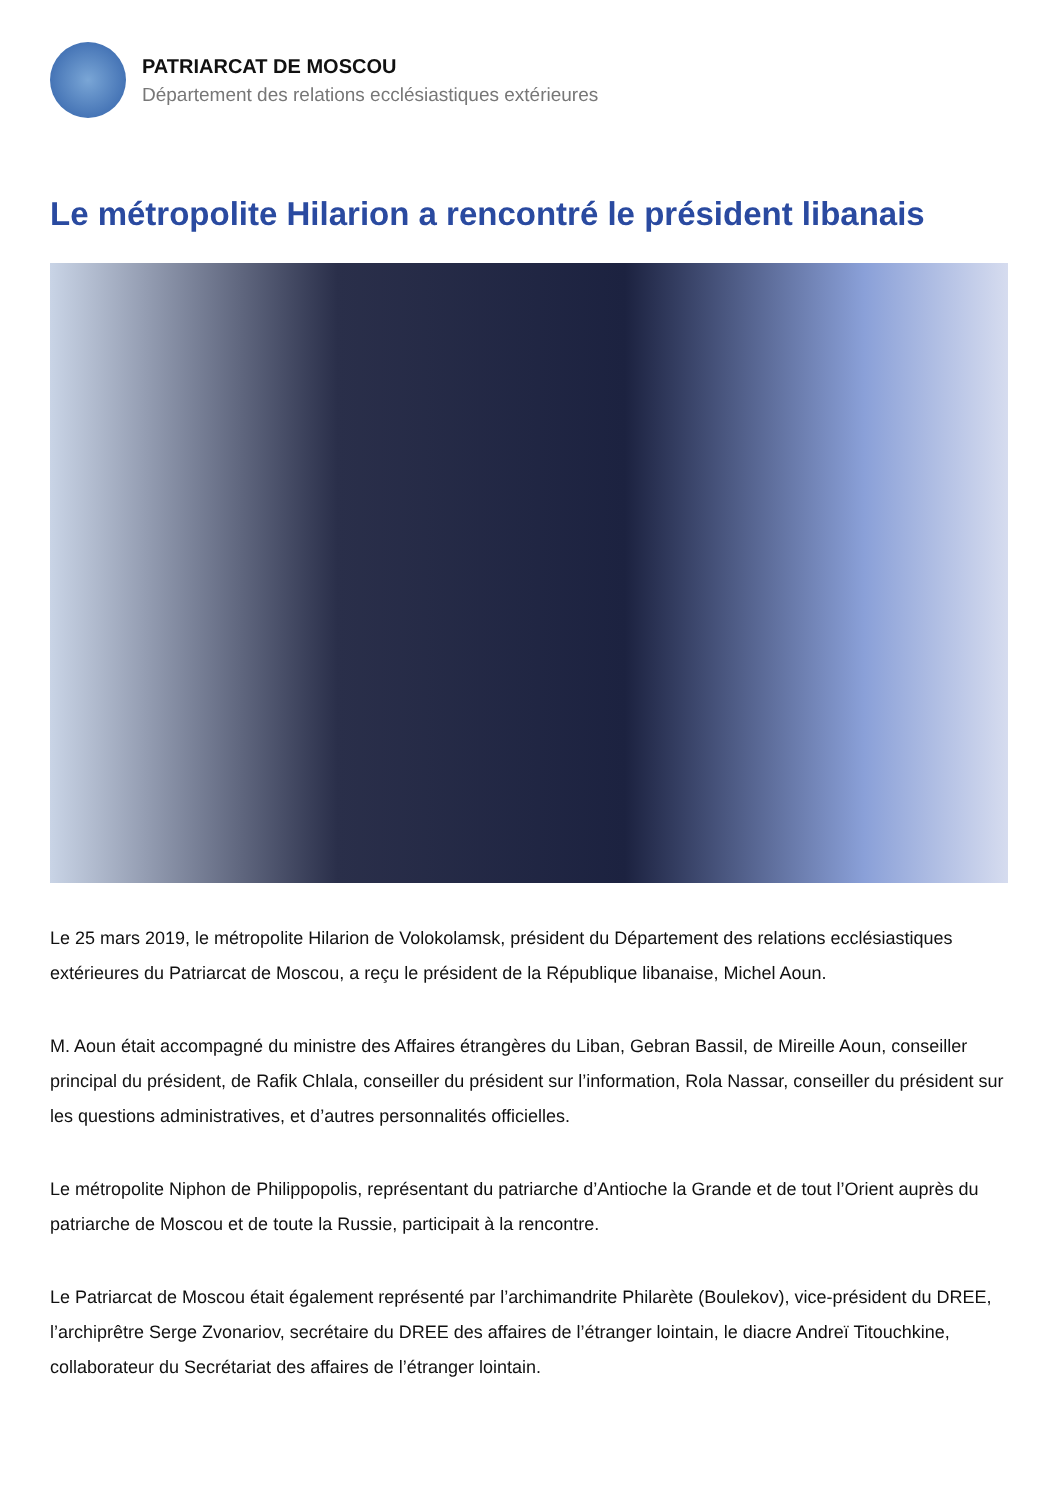PATRIARCAT DE MOSCOU
Département des relations ecclésiastiques extérieures
Le métropolite Hilarion a rencontré le président libanais
Le 25 mars 2019, le métropolite Hilarion de Volokolamsk, président du Département des relations ecclésiastiques extérieures du Patriarcat de Moscou, a reçu le président de la République libanaise, Michel Aoun.
M. Aoun était accompagné du ministre des Affaires étrangères du Liban, Gebran Bassil, de Mireille Aoun, conseiller principal du président, de Rafik Chlala, conseiller du président sur l’information, Rola Nassar, conseiller du président sur les questions administratives, et d’autres personnalités officielles.
Le métropolite Niphon de Philippopolis, représentant du patriarche d’Antioche la Grande et de tout l’Orient auprès du patriarche de Moscou et de toute la Russie, participait à la rencontre.
Le Patriarcat de Moscou était également représenté par l’archimandrite Philarète (Boulekov), vice-président du DREE, l’archiprêtre Serge Zvonariov, secrétaire du DREE des affaires de l’étranger lointain, le diacre Andreï Titouchkine, collaborateur du Secrétariat des affaires de l’étranger lointain.